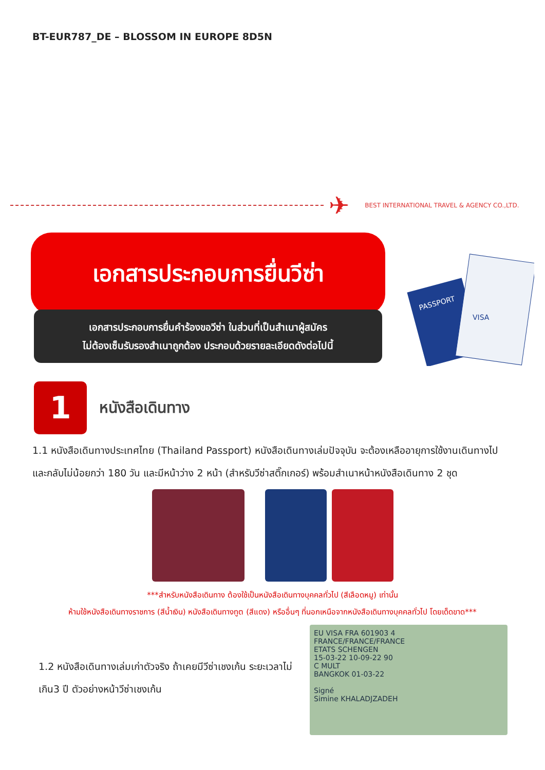BT-EUR787_DE – BLOSSOM IN EUROPE 8D5N
✈
BEST INTERNATIONAL TRAVEL & AGENCY CO.,LTD.
เอกสารประกอบการยื่นวีซ่า
เอกสารประกอบการยื่นคำร้องขอวีซ่า ในส่วนที่เป็นสำเนาผู้สมัคร
ไม่ต้องเซ็นรับรองสำเนาถูกต้อง ประกอบด้วยรายละเอียดดังต่อไปนี้
PASSPORT
VISA
1
หนังสือเดินทาง
1.1 หนังสือเดินทางประเทศไทย (Thailand Passport) หนังสือเดินทางเล่มปัจจุบัน จะต้องเหลืออายุการใช้งานเดินทางไป และกลับไม่น้อยกว่า 180 วัน และมีหน้าว่าง 2 หน้า (สำหรับวีซ่าสติ๊กเกอร์) พร้อมสำเนาหน้าหนังสือเดินทาง 2 ชุด
***สำหรับหนังสือเดินทาง ต้องใช้เป็นหนังสือเดินทางบุคคลทั่วไป (สีเลือดหมู) เท่านั้น
ห้ามใช้หนังสือเดินทางราชการ (สีน้ำเงิน) หนังสือเดินทางทูต (สีแดง) หรืออื่นๆ ที่นอกเหนือจากหนังสือเดินทางบุคคลทั่วไป โดยเด็ดขาด***
1.2 หนังสือเดินทางเล่มเก่าตัวจริง ถ้าเคยมีวีซ่าเชงเก้น ระยะเวลาไม่เกิน3 ปี ตัวอย่างหน้าวีซ่าเชงเก้น
EU VISA FRA 601903 4
FRANCE/FRANCE/FRANCE
ETATS SCHENGEN
15-03-22 10-09-22 90
C MULT
BANGKOK 01-03-22
Signé
Simine KHALADJZADEH